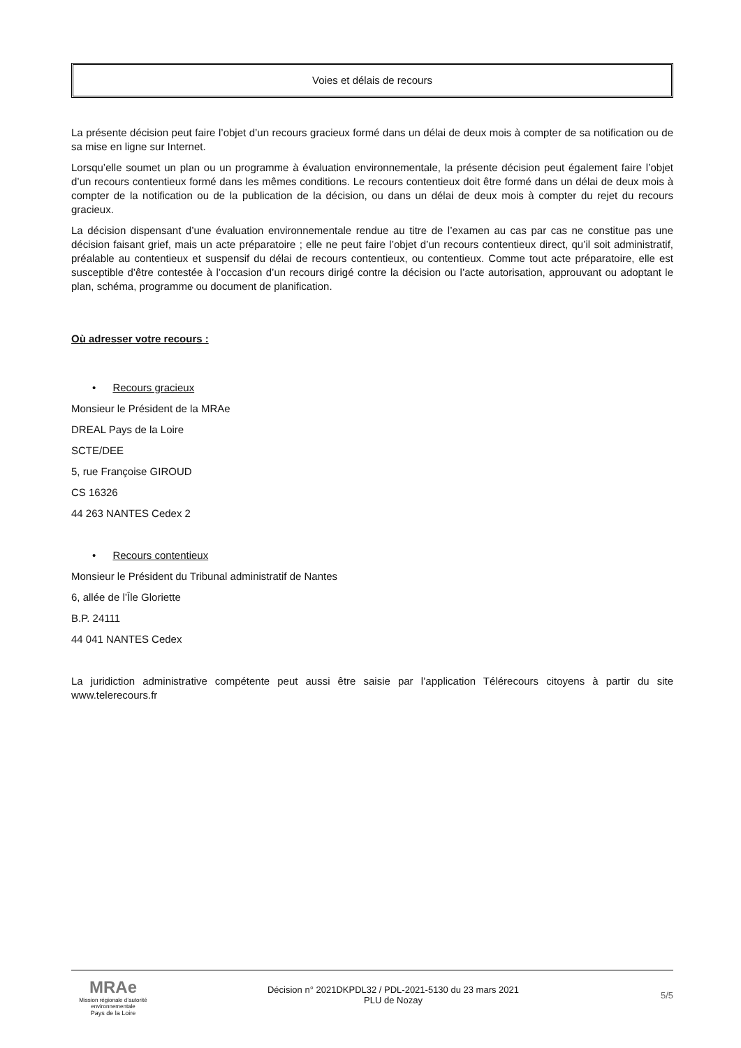Voies et délais de recours
La présente décision peut faire l’objet d’un recours gracieux formé dans un délai de deux mois à compter de sa notification ou de sa mise en ligne sur Internet.
Lorsqu’elle soumet un plan ou un programme à évaluation environnementale, la présente décision peut également faire l’objet d’un recours contentieux formé dans les mêmes conditions. Le recours contentieux doit être formé dans un délai de deux mois à compter de la notification ou de la publication de la décision, ou dans un délai de deux mois à compter du rejet du recours gracieux.
La décision dispensant d’une évaluation environnementale rendue au titre de l’examen au cas par cas ne constitue pas une décision faisant grief, mais un acte préparatoire ; elle ne peut faire l’objet d’un recours contentieux direct, qu’il soit administratif, préalable au contentieux et suspensif du délai de recours contentieux, ou contentieux. Comme tout acte préparatoire, elle est susceptible d’être contestée à l’occasion d’un recours dirigé contre la décision ou l’acte autorisation, approuvant ou adoptant le plan, schéma, programme ou document de planification.
Où adresser votre recours :
• Recours gracieux
Monsieur le Président de la MRAe
DREAL Pays de la Loire
SCTE/DEE
5, rue Françoise GIROUD
CS 16326
44 263 NANTES Cedex 2
• Recours contentieux
Monsieur le Président du Tribunal administratif de Nantes
6, allée de l’Île Gloriette
B.P. 24111
44 041 NANTES Cedex
La juridiction administrative compétente peut aussi être saisie par l’application Télérecours citoyens à partir du site www.telerecours.fr
MRAe
Mission régionale d’autorité environnementale
Pays de la Loire
Décision n° 2021DKPDL32 / PDL-2021-5130 du 23 mars 2021
PLU de Nozay
5/5